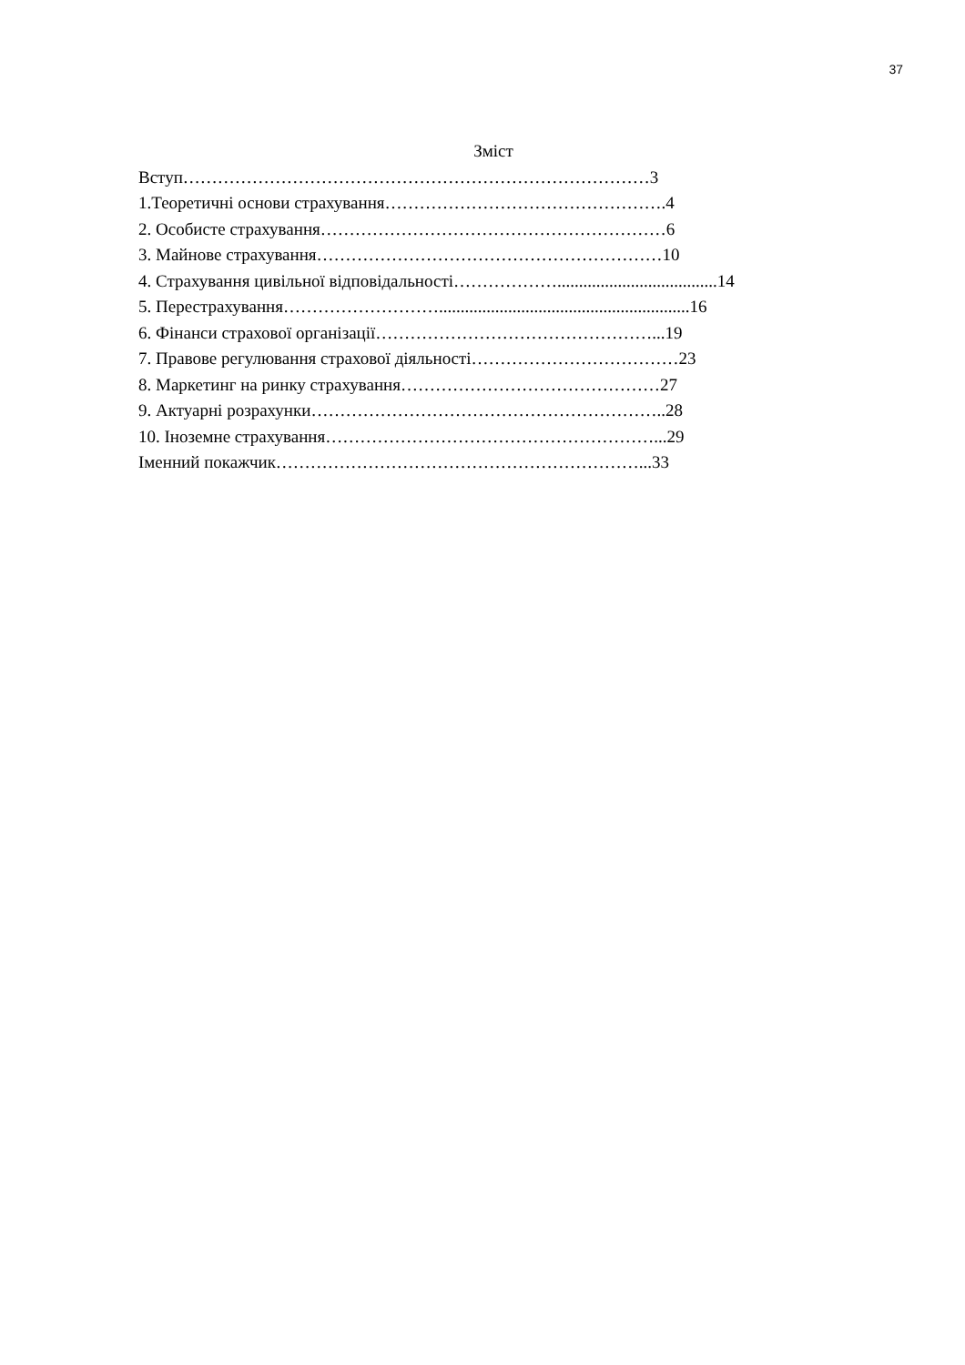37
Зміст
Вступ………………………………………………………………………3
1.Теоретичні основи страхування………………………………………….4
2. Особисте страхування……………………………………………………6
3. Майнове страхування……………………………………………………10
4. Страхування цивільної відповідальності……………….....................................14
5. Перестрахування………………………..........................................................16
6. Фінанси страхової організації…………………………………………...19
7. Правове регулювання страхової діяльності………………………………23
8. Маркетинг на ринку страхування………………………………………27
9. Актуарні розрахунки……………………………………………………..28
10. Іноземне страхування…………………………………………………...29
Іменний покажчик………………………………………………………...33